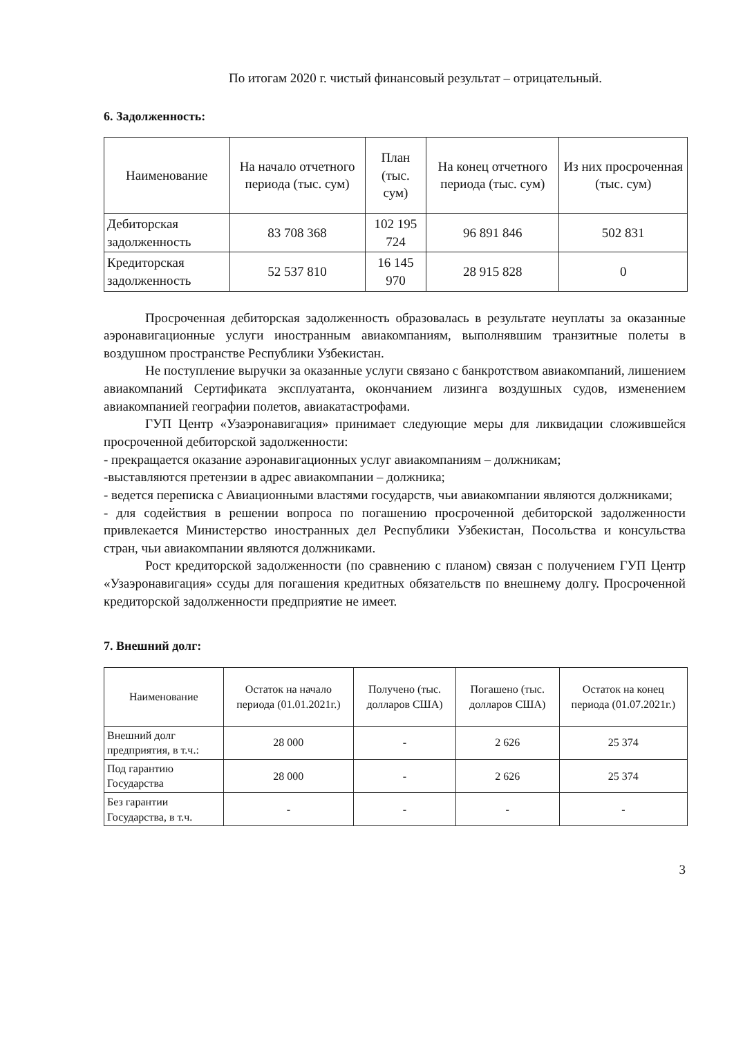По итогам 2020 г. чистый финансовый результат – отрицательный.
6. Задолженность:
| Наименование | На начало отчетного периода (тыс. сум) | План (тыс. сум) | На конец отчетного периода (тыс. сум) | Из них просроченная (тыс. сум) |
| --- | --- | --- | --- | --- |
| Дебиторская задолженность | 83 708 368 | 102 195 724 | 96 891 846 | 502 831 |
| Кредиторская задолженность | 52 537 810 | 16 145 970 | 28 915 828 | 0 |
Просроченная дебиторская задолженность образовалась в результате неуплаты за оказанные аэронавигационные услуги иностранным авиакомпаниям, выполнявшим транзитные полеты в воздушном пространстве Республики Узбекистан.
Не поступление выручки за оказанные услуги связано с банкротством авиакомпаний, лишением авиакомпаний Сертификата эксплуатанта, окончанием лизинга воздушных судов, изменением авиакомпанией географии полетов, авиакатастрофами.
ГУП Центр «Узаэронавигация» принимает следующие меры для ликвидации сложившейся просроченной дебиторской задолженности:
- прекращается оказание аэронавигационных услуг авиакомпаниям – должникам;
-выставляются претензии в адрес авиакомпании – должника;
- ведется переписка с Авиационными властями государств, чьи авиакомпании являются должниками;
- для содействия в решении вопроса по погашению просроченной дебиторской задолженности привлекается Министерство иностранных дел Республики Узбекистан, Посольства и консульства стран, чьи авиакомпании являются должниками.
Рост кредиторской задолженности (по сравнению с планом) связан с получением ГУП Центр «Узаэронавигация» ссуды для погашения кредитных обязательств по внешнему долгу. Просроченной кредиторской задолженности предприятие не имеет.
7. Внешний долг:
| Наименование | Остаток на начало периода (01.01.2021г.) | Получено (тыс. долларов США) | Погашено (тыс. долларов США) | Остаток на конец периода (01.07.2021г.) |
| --- | --- | --- | --- | --- |
| Внешний долг предприятия, в т.ч.: | 28 000 | - | 2 626 | 25 374 |
| Под гарантию Государства | 28 000 | - | 2 626 | 25 374 |
| Без гарантии Государства, в т.ч. | - | - | - | - |
3